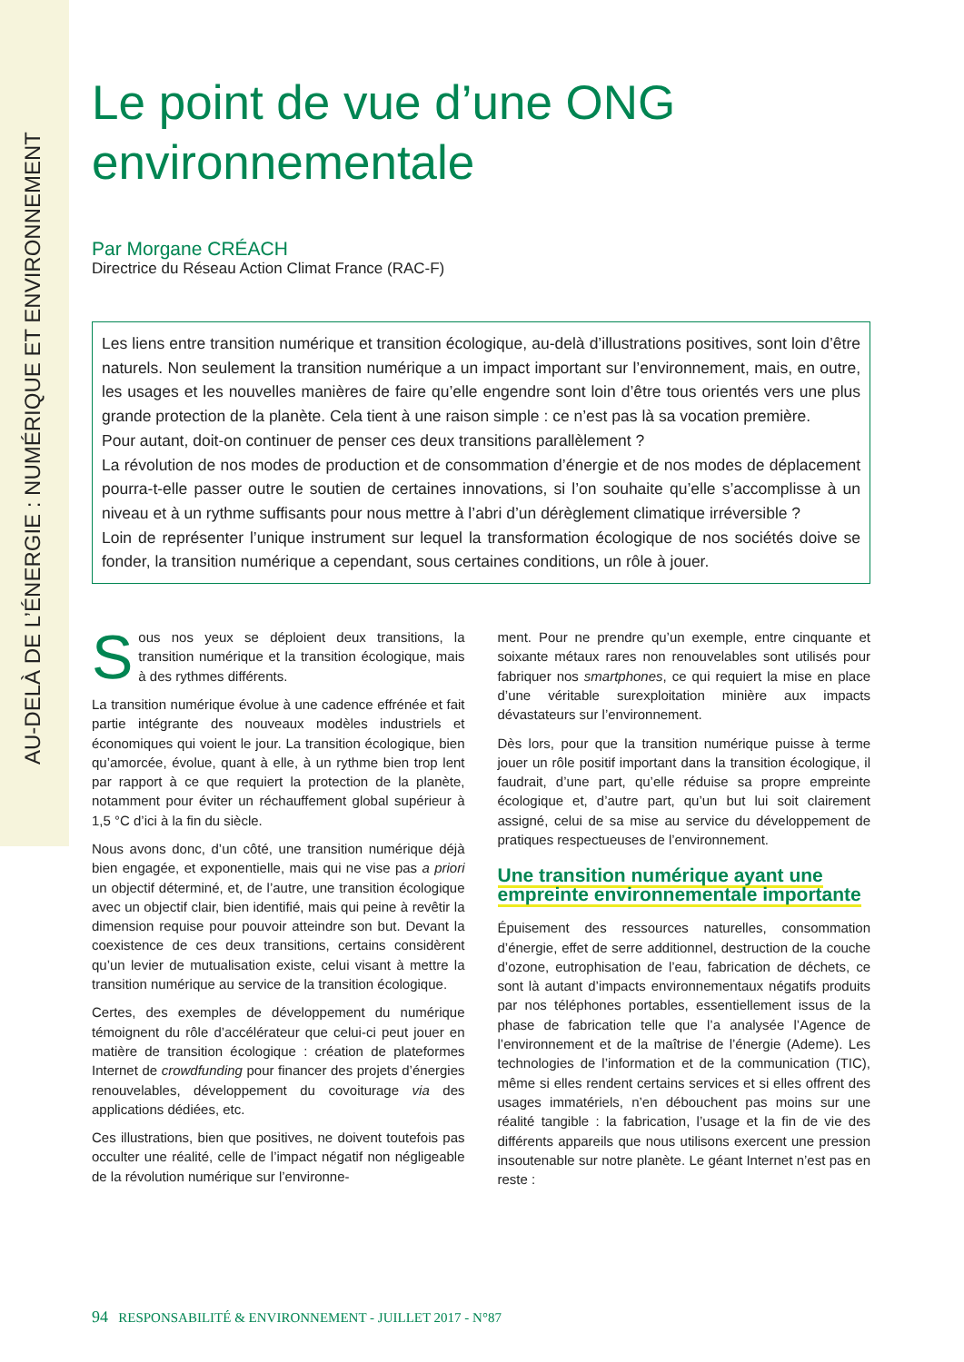AU-DELÀ DE L’ÉNERGIE : NUMÉRIQUE ET ENVIRONNEMENT
Le point de vue d’une ONG environnementale
Par Morgane CRÉACH
Directrice du Réseau Action Climat France (RAC-F)
Les liens entre transition numérique et transition écologique, au-delà d’illustrations positives, sont loin d’être naturels. Non seulement la transition numérique a un impact important sur l’environnement, mais, en outre, les usages et les nouvelles manières de faire qu’elle engendre sont loin d’être tous orientés vers une plus grande protection de la planète. Cela tient à une raison simple : ce n’est pas là sa vocation première.
Pour autant, doit-on continuer de penser ces deux transitions parallèlement ?
La révolution de nos modes de production et de consommation d’énergie et de nos modes de déplacement pourra-t-elle passer outre le soutien de certaines innovations, si l’on souhaite qu’elle s’accomplisse à un niveau et à un rythme suffisants pour nous mettre à l’abri d’un dérèglement climatique irréversible ?
Loin de représenter l’unique instrument sur lequel la transformation écologique de nos sociétés doive se fonder, la transition numérique a cependant, sous certaines conditions, un rôle à jouer.
Sous nos yeux se déploient deux transitions, la transition numérique et la transition écologique, mais à des rythmes différents.
La transition numérique évolue à une cadence effrénée et fait partie intégrante des nouveaux modèles industriels et économiques qui voient le jour. La transition écologique, bien qu’amorcée, évolue, quant à elle, à un rythme bien trop lent par rapport à ce que requiert la protection de la planète, notamment pour éviter un réchauffement global supérieur à 1,5 °C d’ici à la fin du siècle.
Nous avons donc, d’un côté, une transition numérique déjà bien engagée, et exponentielle, mais qui ne vise pas a priori un objectif déterminé, et, de l’autre, une transition écologique avec un objectif clair, bien identifié, mais qui peine à revêtir la dimension requise pour pouvoir atteindre son but. Devant la coexistence de ces deux transitions, certains considèrent qu’un levier de mutualisation existe, celui visant à mettre la transition numérique au service de la transition écologique.
Certes, des exemples de développement du numérique témoignent du rôle d’accélérateur que celui-ci peut jouer en matière de transition écologique : création de plateformes Internet de crowdfunding pour financer des projets d’énergies renouvelables, développement du covoiturage via des applications dédiées, etc.
Ces illustrations, bien que positives, ne doivent toutefois pas occulter une réalité, celle de l’impact négatif non négligeable de la révolution numérique sur l’environne-
ment. Pour ne prendre qu’un exemple, entre cinquante et soixante métaux rares non renouvelables sont utilisés pour fabriquer nos smartphones, ce qui requiert la mise en place d’une véritable surexploitation minière aux impacts dévastateurs sur l’environnement.
Dès lors, pour que la transition numérique puisse à terme jouer un rôle positif important dans la transition écologique, il faudrait, d’une part, qu’elle réduise sa propre empreinte écologique et, d’autre part, qu’un but lui soit clairement assigné, celui de sa mise au service du développement de pratiques respectueuses de l’environnement.
Une transition numérique ayant une empreinte environnementale importante
Épuisement des ressources naturelles, consommation d’énergie, effet de serre additionnel, destruction de la couche d’ozone, eutrophisation de l’eau, fabrication de déchets, ce sont là autant d’impacts environnementaux négatifs produits par nos téléphones portables, essentiellement issus de la phase de fabrication telle que l’a analysée l’Agence de l’environnement et de la maîtrise de l’énergie (Ademe). Les technologies de l’information et de la communication (TIC), même si elles rendent certains services et si elles offrent des usages immatériels, n’en débouchent pas moins sur une réalité tangible : la fabrication, l’usage et la fin de vie des différents appareils que nous utilisons exercent une pression insoutenable sur notre planète. Le géant Internet n’est pas en reste :
94 RESPONSABILITÉ & ENVIRONNEMENT - JUILLET 2017 - N°87